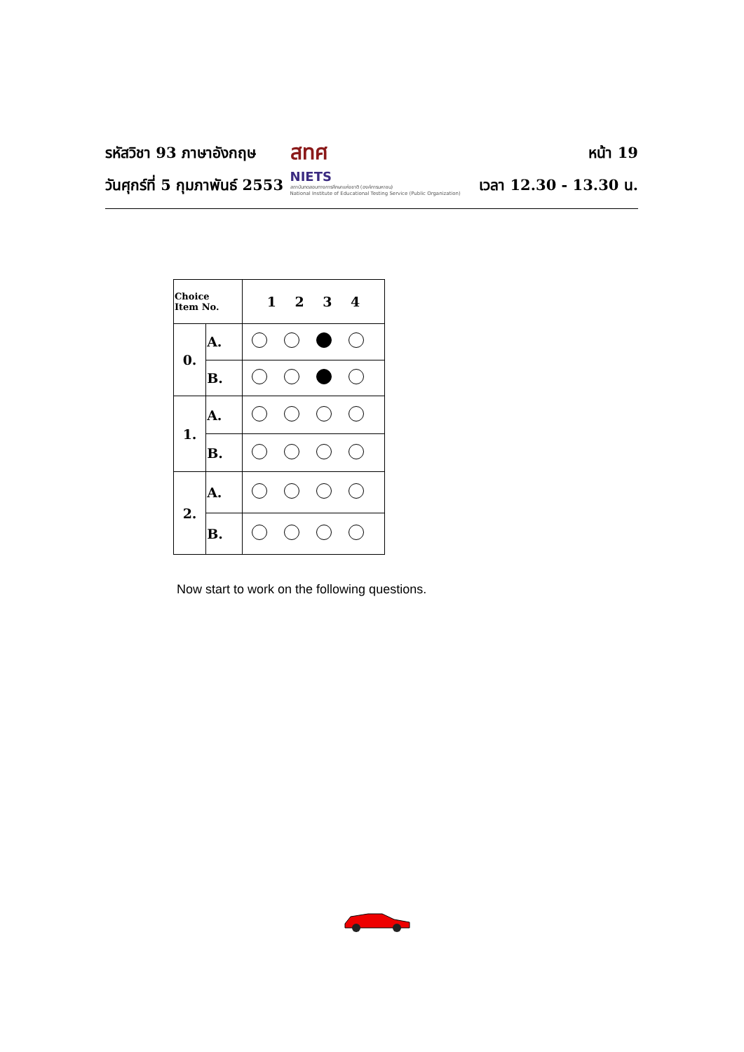รหัสวิชา 93 ภาษาอังกฤษ
วันศุกร์ที่ 5 กุมภาพันธ์ 2553
สทศ
NIETS
สถาบันทดสอบทางการศึกษาแห่งชาติ (องค์การมหาชน)
National Institute of Educational Testing Service (Public Organization)
หน้า 19
เวลา 12.30 - 13.30 น.
| Choice Item No. | | 1 2 3 4 |
| --- | --- | --- |
| 0. | A. | |
| | B. | |
| 1. | A. | |
| | B. | |
| 2. | A. | |
| | B. | |
Now start to work on the following questions.